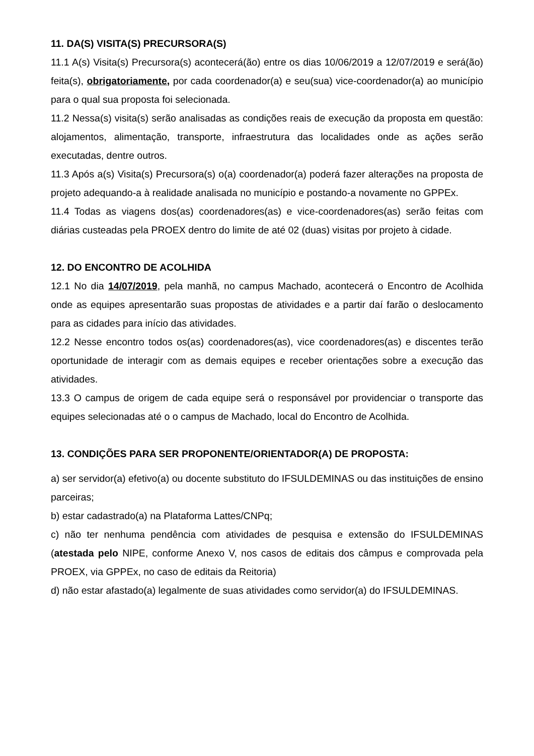11. DA(S) VISITA(S) PRECURSORA(S)
11.1 A(s) Visita(s) Precursora(s) acontecerá(ão) entre os dias 10/06/2019 a 12/07/2019 e será(ão) feita(s), obrigatoriamente, por cada coordenador(a) e seu(sua) vice-coordenador(a) ao município para o qual sua proposta foi selecionada.
11.2 Nessa(s) visita(s) serão analisadas as condições reais de execução da proposta em questão: alojamentos, alimentação, transporte, infraestrutura das localidades onde as ações serão executadas, dentre outros.
11.3 Após a(s) Visita(s) Precursora(s) o(a) coordenador(a) poderá fazer alterações na proposta de projeto adequando-a à realidade analisada no município e postando-a novamente no GPPEx.
11.4 Todas as viagens dos(as) coordenadores(as) e vice-coordenadores(as) serão feitas com diárias custeadas pela PROEX dentro do limite de até 02 (duas) visitas por projeto à cidade.
12. DO ENCONTRO DE ACOLHIDA
12.1 No dia 14/07/2019, pela manhã, no campus Machado, acontecerá o Encontro de Acolhida onde as equipes apresentarão suas propostas de atividades e a partir daí farão o deslocamento para as cidades para início das atividades.
12.2 Nesse encontro todos os(as) coordenadores(as), vice coordenadores(as) e discentes terão oportunidade de interagir com as demais equipes e receber orientações sobre a execução das atividades.
13.3 O campus de origem de cada equipe será o responsável por providenciar o transporte das equipes selecionadas até o o campus de Machado, local do Encontro de Acolhida.
13. CONDIÇÕES PARA SER PROPONENTE/ORIENTADOR(A) DE PROPOSTA:
a) ser servidor(a) efetivo(a) ou docente substituto do IFSULDEMINAS ou das instituições de ensino parceiras;
b) estar cadastrado(a) na Plataforma Lattes/CNPq;
c) não ter nenhuma pendência com atividades de pesquisa e extensão do IFSULDEMINAS (atestada pelo NIPE, conforme Anexo V, nos casos de editais dos câmpus e comprovada pela PROEX, via GPPEx, no caso de editais da Reitoria)
d) não estar afastado(a) legalmente de suas atividades como servidor(a) do IFSULDEMINAS.